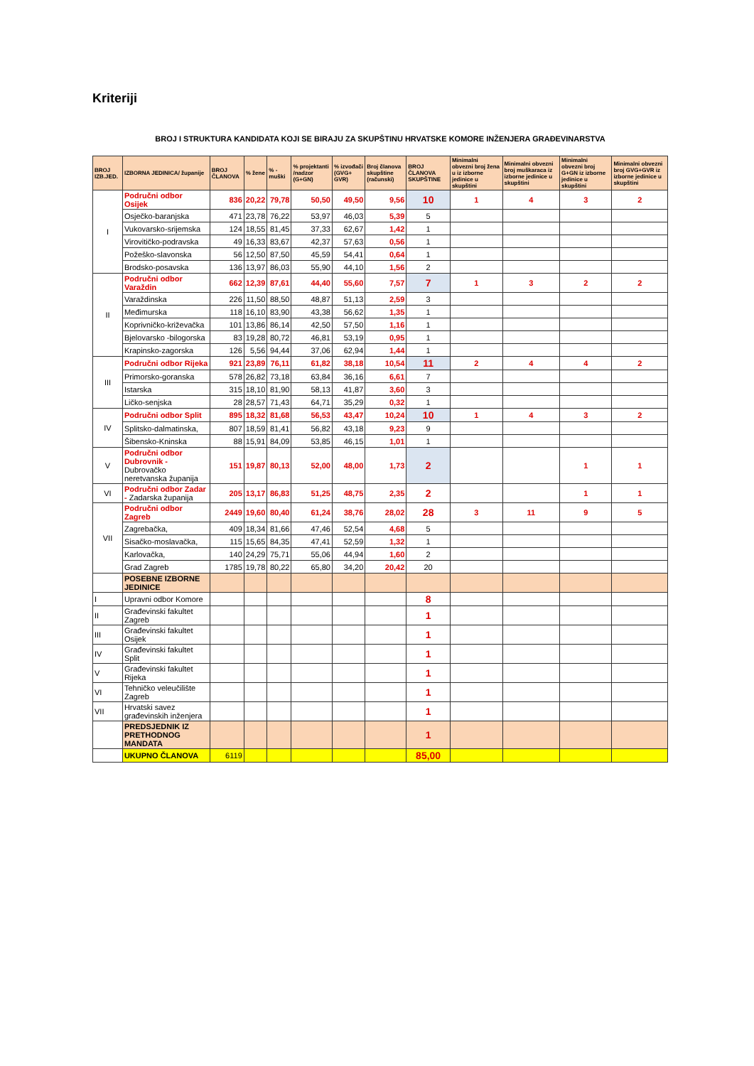Kriteriji
BROJ I STRUKTURA KANDIDATA KOJI SE BIRAJU ZA SKUPŠTINU HRVATSKE KOMORE INŽENJERA GRAĐEVINARSTVA
| BROJ IZB.JED. | IZBORNA JEDINICA/ županije | BROJ ČLANOVA | % žene | % - muški | % projektanti /nadzor (G+GN) | % izvođači (GVG+ GVR) | Broj članova skupštine (računski) | BROJ ČLANOVA SKUPŠTINE | Minimalni obvezni broj žena u iz izborne jedinice u skupštini | Minimalni obvezni broj muškaraca iz izborne jedinice u skupštini | Minimalni obvezni broj G+GN iz izborne jedinice u skupštini | Minimalni obvezni broj GVG+GVR iz izborne jedinice u skupštini |
| --- | --- | --- | --- | --- | --- | --- | --- | --- | --- | --- | --- | --- |
| I | Područni odbor Osijek | 836 | 20,22 | 79,78 | 50,50 | 49,50 | 9,56 | 10 | 1 | 4 | 3 | 2 |
| | Osječko-baranjska | 471 | 23,78 | 76,22 | 53,97 | 46,03 | 5,39 | 5 | | | | |
| | Vukovarsko-srijemska | 124 | 18,55 | 81,45 | 37,33 | 62,67 | 1,42 | 1 | | | | |
| | Virovitičko-podravska | 49 | 16,33 | 83,67 | 42,37 | 57,63 | 0,56 | 1 | | | | |
| | Požeško-slavonska | 56 | 12,50 | 87,50 | 45,59 | 54,41 | 0,64 | 1 | | | | |
| | Brodsko-posavska | 136 | 13,97 | 86,03 | 55,90 | 44,10 | 1,56 | 2 | | | | |
| II | Područni odbor Varaždin | 662 | 12,39 | 87,61 | 44,40 | 55,60 | 7,57 | 7 | 1 | 3 | 2 | 2 |
| | Varaždinska | 226 | 11,50 | 88,50 | 48,87 | 51,13 | 2,59 | 3 | | | | |
| | Međimurska | 118 | 16,10 | 83,90 | 43,38 | 56,62 | 1,35 | 1 | | | | |
| | Koprivničko-križevačka | 101 | 13,86 | 86,14 | 42,50 | 57,50 | 1,16 | 1 | | | | |
| | Bjelovarsko -bilogorska | 83 | 19,28 | 80,72 | 46,81 | 53,19 | 0,95 | 1 | | | | |
| | Krapinsko-zagorska | 126 | 5,56 | 94,44 | 37,06 | 62,94 | 1,44 | 1 | | | | |
| III | Područni odbor Rijeka | 921 | 23,89 | 76,11 | 61,82 | 38,18 | 10,54 | 11 | 2 | 4 | 4 | 2 |
| | Primorsko-goranska | 578 | 26,82 | 73,18 | 63,84 | 36,16 | 6,61 | 7 | | | | |
| | Istarska | 315 | 18,10 | 81,90 | 58,13 | 41,87 | 3,60 | 3 | | | | |
| | Ličko-senjska | 28 | 28,57 | 71,43 | 64,71 | 35,29 | 0,32 | 1 | | | | |
| IV | Područni odbor Split | 895 | 18,32 | 81,68 | 56,53 | 43,47 | 10,24 | 10 | 1 | 4 | 3 | 2 |
| | Splitsko-dalmatinska, | 807 | 18,59 | 81,41 | 56,82 | 43,18 | 9,23 | 9 | | | | |
| | Šibensko-Kninska | 88 | 15,91 | 84,09 | 53,85 | 46,15 | 1,01 | 1 | | | | |
| V | Područni odbor Dubrovnik - Dubrovačko neretvanska županija | 151 | 19,87 | 80,13 | 52,00 | 48,00 | 1,73 | 2 | | | 1 | 1 |
| VI | Područni odbor Zadar - Zadarska županija | 205 | 13,17 | 86,83 | 51,25 | 48,75 | 2,35 | 2 | | | 1 | 1 |
| VII | Područni odbor Zagreb | 2449 | 19,60 | 80,40 | 61,24 | 38,76 | 28,02 | 28 | 3 | 11 | 9 | 5 |
| | Zagrebačka, | 409 | 18,34 | 81,66 | 47,46 | 52,54 | 4,68 | 5 | | | | |
| | Sisačko-moslavačka, | 115 | 15,65 | 84,35 | 47,41 | 52,59 | 1,32 | 1 | | | | |
| | Karlovačka, | 140 | 24,29 | 75,71 | 55,06 | 44,94 | 1,60 | 2 | | | | |
| | Grad Zagreb | 1785 | 19,78 | 80,22 | 65,80 | 34,20 | 20,42 | 20 | | | | |
| | POSEBNE IZBORNE JEDINICE | | | | | | | | | | | |
| I | Upravni odbor Komore | | | | | | | 8 | | | | |
| II | Građevinski fakultet Zagreb | | | | | | | 1 | | | | |
| III | Građevinski fakultet Osijek | | | | | | | 1 | | | | |
| IV | Građevinski fakultet Split | | | | | | | 1 | | | | |
| V | Građevinski fakultet Rijeka | | | | | | | 1 | | | | |
| VI | Tehničko veleučilište Zagreb | | | | | | | 1 | | | | |
| VII | Hrvatski savez građevinskih inženjera | | | | | | | 1 | | | | |
| | PREDSJEDNIK IZ PRETHODNOG MANDATA | | | | | | | 1 | | | | |
| | UKUPNO ČLANOVA | 6119 | | | | | | 85,00 | | | | |